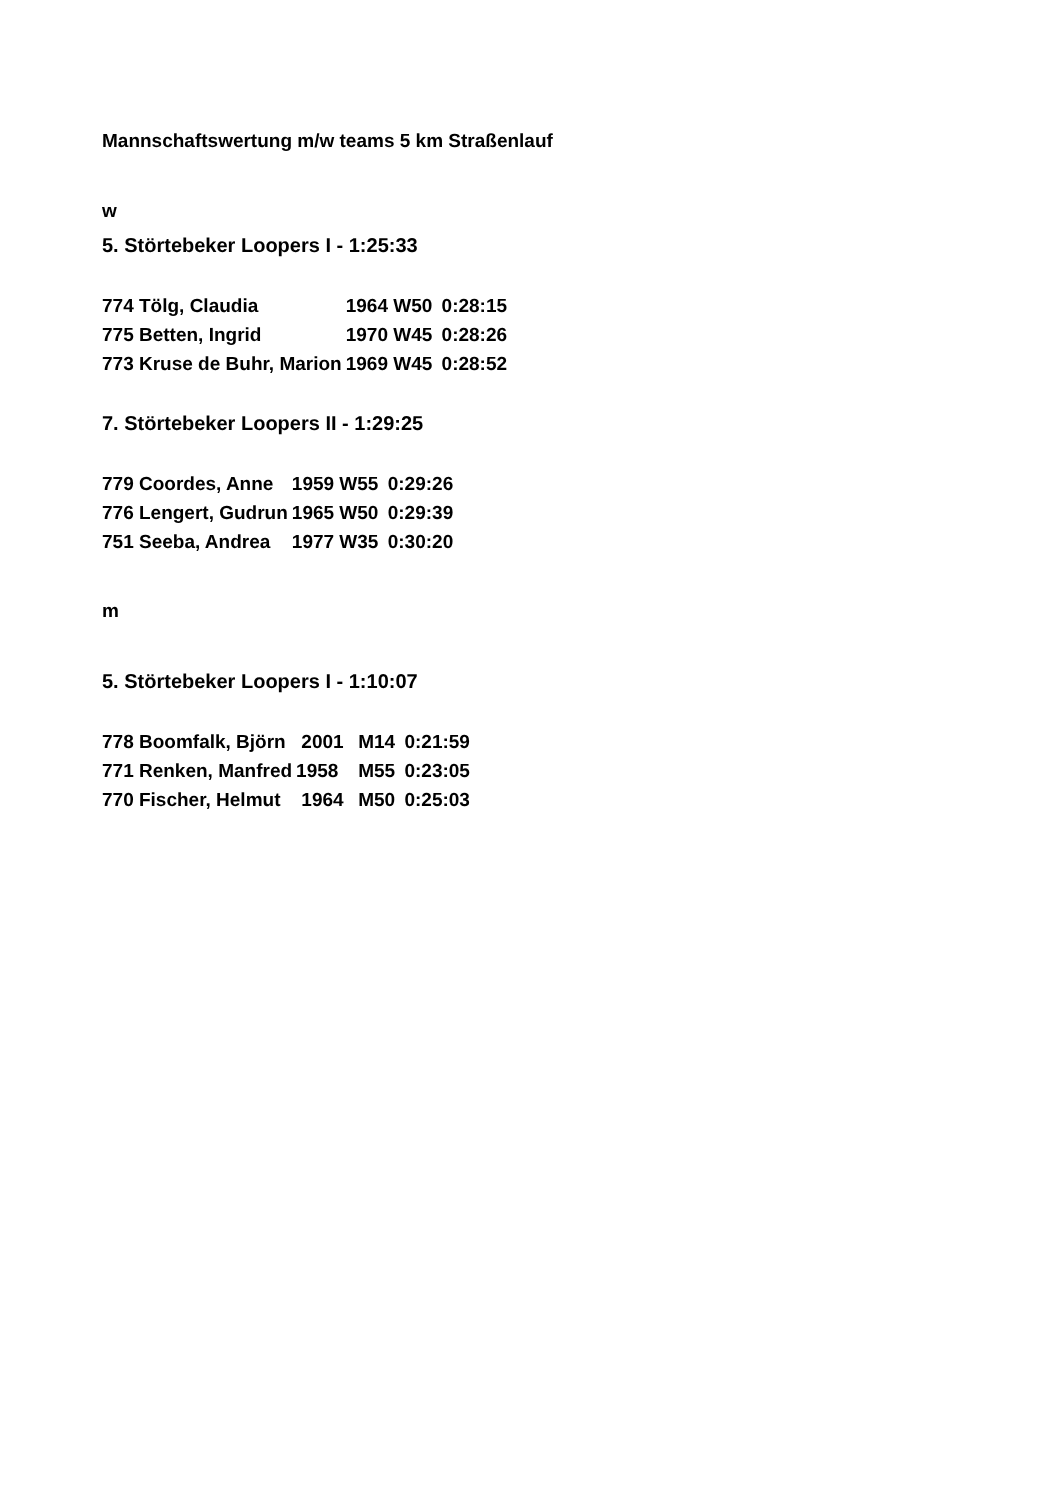Mannschaftswertung m/w teams 5 km Straßenlauf
w
5. Störtebeker Loopers I - 1:25:33
| 774 Tölg, Claudia | 1964 W50 | 0:28:15 |
| 775 Betten, Ingrid | 1970 W45 | 0:28:26 |
| 773 Kruse de Buhr, Marion | 1969 W45 | 0:28:52 |
7. Störtebeker Loopers II - 1:29:25
| 779 Coordes, Anne | 1959 W55 | 0:29:26 |
| 776 Lengert, Gudrun | 1965 W50 | 0:29:39 |
| 751 Seeba, Andrea | 1977 W35 | 0:30:20 |
m
5. Störtebeker Loopers I - 1:10:07
| 778 Boomfalk, Björn | 2001 | M14 | 0:21:59 |
| 771 Renken, Manfred | 1958 | M55 | 0:23:05 |
| 770 Fischer, Helmut | 1964 | M50 | 0:25:03 |